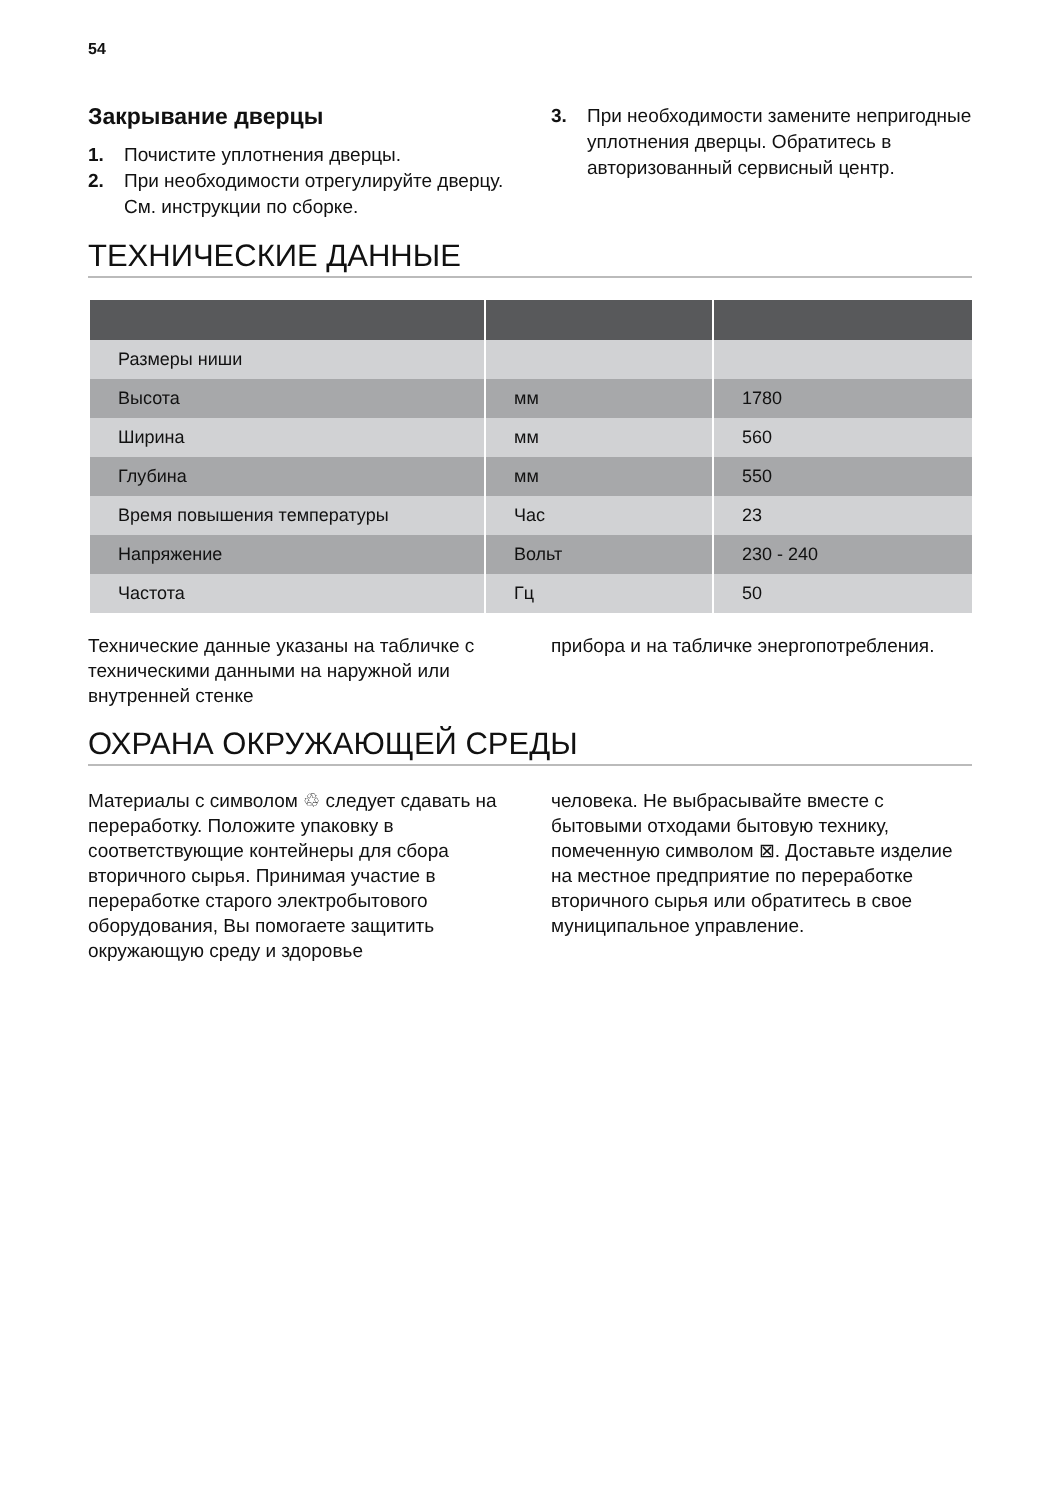54
Закрывание дверцы
1. Почистите уплотнения дверцы.
2. При необходимости отрегулируйте дверцу. См. инструкции по сборке.
3. При необходимости замените непригодные уплотнения дверцы. Обратитесь в авторизованный сервисный центр.
ТЕХНИЧЕСКИЕ ДАННЫЕ
| Размеры ниши | | |
| Высота | мм | 1780 |
| Ширина | мм | 560 |
| Глубина | мм | 550 |
| Время повышения температуры | Час | 23 |
| Напряжение | Вольт | 230 - 240 |
| Частота | Гц | 50 |
Технические данные указаны на табличке с техническими данными на наружной или внутренней стенке
прибора и на табличке энергопотребления.
ОХРАНА ОКРУЖАЮЩЕЙ СРЕДЫ
Материалы с символом ♲ следует сдавать на переработку. Положите упаковку в соответствующие контейнеры для сбора вторичного сырья. Принимая участие в переработке старого электробытового оборудования, Вы помогаете защитить окружающую среду и здоровье
человека. Не выбрасывайте вместе с бытовыми отходами бытовую технику, помеченную символом ⊠. Доставьте изделие на местное предприятие по переработке вторичного сырья или обратитесь в свое муниципальное управление.